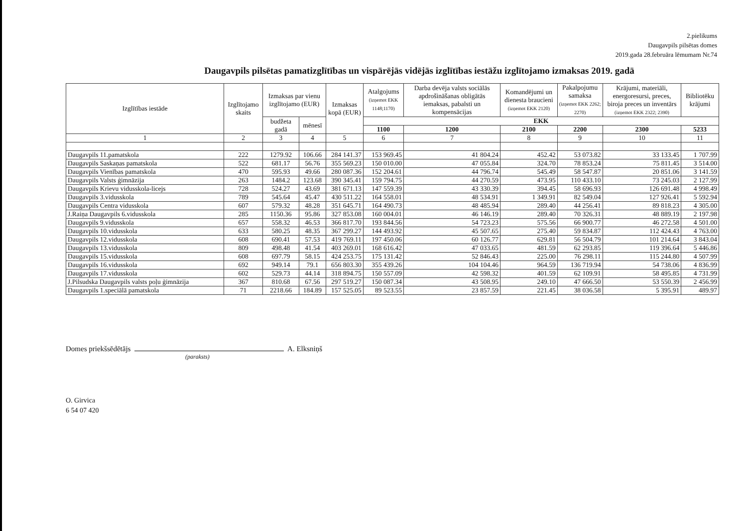2.pielikums
Daugavpils pilsētas domes
2019.gada 28.februāra lēmumam Nr.74
Daugavpils pilsētas pamatizglītības un vispārējās vidējās izglītības iestāžu izglītojamo izmaksas 2019. gadā
| Izglītības iestāde | Izglītojamo skaits | Izmaksas par vienu izglītojamo (EUR) | | Izmaksas kopā (EUR) | Atalgojums (izņemot EKK 1148;1170) | Darba devēja valsts sociālās apdrošināšanas obligātās iemaksas, pabalsti un kompensācijas | Komandējumi un dienesta braucieni (izņemot EKK 2120) | Pakalpojumu samaksa (izņemot EKK 2262; 2270) | Krājumi, materiāli, energoresursi, preces, biroja preces un inventārs (izņemot EKK 2322; 2390) | Bibliotēku krājumi |
| --- | --- | --- | --- | --- | --- | --- | --- | --- | --- | --- |
| | | budžeta gadā | mēnesī | | EKK | | | | | |
| | | | | | 1100 | 1200 | 2100 | 2200 | 2300 | 5233 |
| 1 | 2 | 3 | 4 | 5 | 6 | 7 | 8 | 9 | 10 | 11 |
| Daugavpils 11.pamatskola | 222 | 1279.92 | 106.66 | 284 141.37 | 153 969.45 | 41 804.24 | 452.42 | 53 073.82 | 33 133.45 | 1 707.99 |
| Daugavpils Saskaņas pamatskola | 522 | 681.17 | 56.76 | 355 569.23 | 150 010.00 | 47 055.84 | 324.70 | 78 853.24 | 75 811.45 | 3 514.00 |
| Daugavpils Vienības pamatskola | 470 | 595.93 | 49.66 | 280 087.36 | 152 204.61 | 44 796.74 | 545.49 | 58 547.87 | 20 851.06 | 3 141.59 |
| Daugavpils Valsts ģimnāzija | 263 | 1484.2 | 123.68 | 390 345.41 | 159 794.75 | 44 270.59 | 473.95 | 110 433.10 | 73 245.03 | 2 127.99 |
| Daugavpils Krievu vidusskola-licejs | 728 | 524.27 | 43.69 | 381 671.13 | 147 559.39 | 43 330.39 | 394.45 | 58 696.93 | 126 691.48 | 4 998.49 |
| Daugavpils 3.vidusskola | 789 | 545.64 | 45.47 | 430 511.22 | 164 558.01 | 48 534.91 | 1 349.91 | 82 549.04 | 127 926.41 | 5 592.94 |
| Daugavpils Centra vidusskola | 607 | 579.32 | 48.28 | 351 645.71 | 164 490.73 | 48 485.94 | 289.40 | 44 256.41 | 89 818.23 | 4 305.00 |
| J.Raiņa Daugavpils 6.vidusskola | 285 | 1150.36 | 95.86 | 327 853.08 | 160 004.01 | 46 146.19 | 289.40 | 70 326.31 | 48 889.19 | 2 197.98 |
| Daugavpils 9.vidusskola | 657 | 558.32 | 46.53 | 366 817.70 | 193 844.56 | 54 723.23 | 575.56 | 66 900.77 | 46 272.58 | 4 501.00 |
| Daugavpils 10.vidusskola | 633 | 580.25 | 48.35 | 367 299.27 | 144 493.92 | 45 507.65 | 275.40 | 59 834.87 | 112 424.43 | 4 763.00 |
| Daugavpils 12.vidusskola | 608 | 690.41 | 57.53 | 419 769.11 | 197 450.06 | 60 126.77 | 629.81 | 56 504.79 | 101 214.64 | 3 843.04 |
| Daugavpils 13.vidusskola | 809 | 498.48 | 41.54 | 403 269.01 | 168 616.42 | 47 033.65 | 481.59 | 62 293.85 | 119 396.64 | 5 446.86 |
| Daugavpils 15.vidusskola | 608 | 697.79 | 58.15 | 424 253.75 | 175 131.42 | 52 846.43 | 225.00 | 76 298.11 | 115 244.80 | 4 507.99 |
| Daugavpils 16.vidusskola | 692 | 949.14 | 79.1 | 656 803.30 | 355 439.26 | 104 104.46 | 964.59 | 136 719.94 | 54 738.06 | 4 836.99 |
| Daugavpils 17.vidusskola | 602 | 529.73 | 44.14 | 318 894.75 | 150 557.09 | 42 598.32 | 401.59 | 62 109.91 | 58 495.85 | 4 731.99 |
| J.Pilsudska Daugavpils valsts poļu ģimnāzija | 367 | 810.68 | 67.56 | 297 519.27 | 150 087.34 | 43 508.95 | 249.10 | 47 666.50 | 53 550.39 | 2 456.99 |
| Daugavpils 1.speciālā pamatskola | 71 | 2218.66 | 184.89 | 157 525.05 | 89 523.55 | 23 857.59 | 221.45 | 38 036.58 | 5 395.91 | 489.97 |
Domes priekšsēdētājs A. Elksniņš
(paraksts)
O. Girvica
6 54 07 420